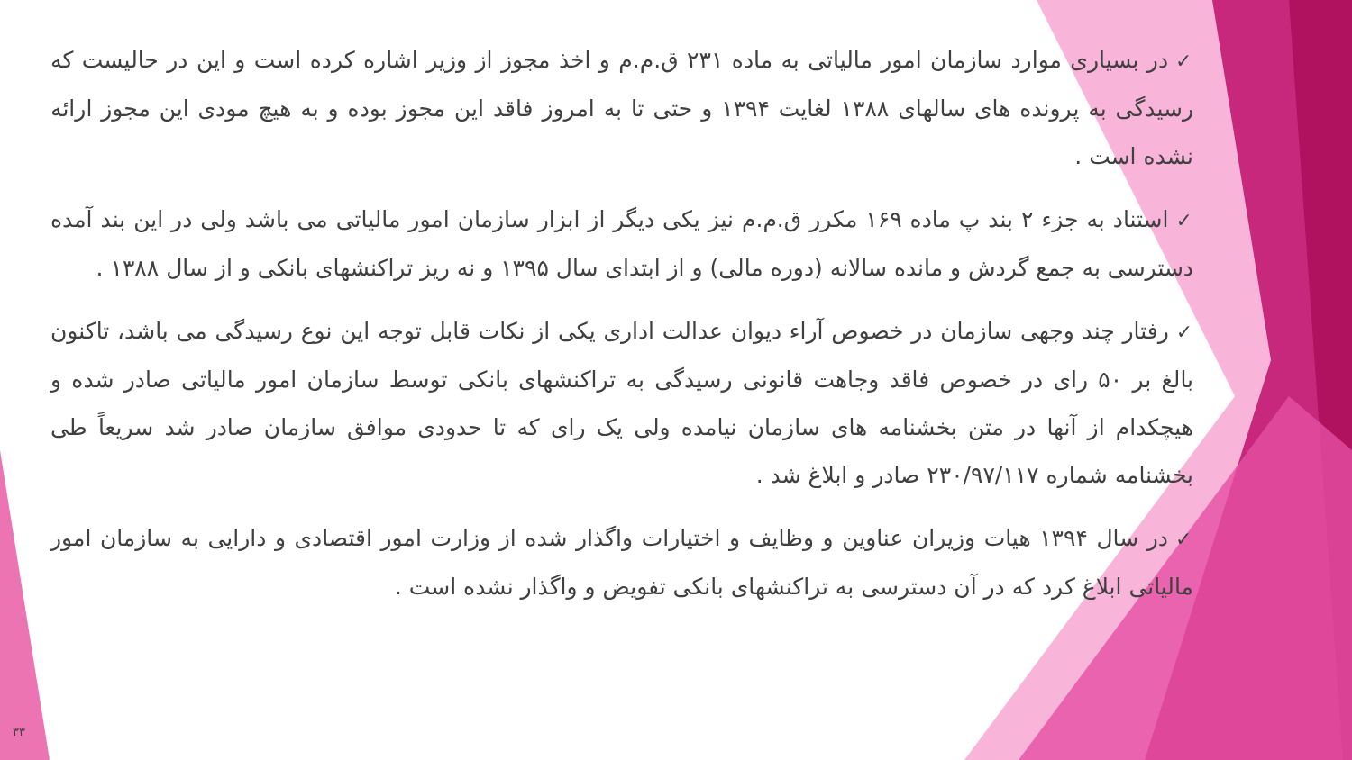✓در بسیاری موارد سازمان امور مالیاتی به ماده ۲۳۱ ق.م.م و اخذ مجوز از وزیر اشاره کرده است و این در حالیست که رسیدگی به پرونده های سالهای ۱۳۸۸ لغایت ۱۳۹۴ و حتی تا به امروز فاقد این مجوز بوده و به هیچ مودی این مجوز ارائه نشده است .
✓استناد به جزء ۲ بند پ ماده ۱۶۹ مکرر ق.م.م نیز یکی دیگر از ابزار سازمان امور مالیاتی می باشد ولی در این بند آمده دسترسی به جمع گردش و مانده سالانه (دوره مالی) و از ابتدای سال ۱۳۹۵ و نه ریز تراکنشهای بانکی و از سال ۱۳۸۸ .
✓رفتار چند وجهی سازمان در خصوص آراء دیوان عدالت اداری یکی از نکات قابل توجه این نوع رسیدگی می باشد، تاکنون بالغ بر ۵۰ رای در خصوص فاقد وجاهت قانونی رسیدگی به تراکنشهای بانکی توسط سازمان امور مالیاتی صادر شده و هیچکدام از آنها در متن بخشنامه های سازمان نیامده ولی یک رای که تا حدودی موافق سازمان صادر شد سریعاً طی بخشنامه شماره ۲۳۰/۹۷/۱۱۷ صادر و ابلاغ شد .
✓در سال ۱۳۹۴ هیات وزیران عناوین و وظایف و اختیارات واگذار شده از وزارت امور اقتصادی و دارایی به سازمان امور مالیاتی ابلاغ کرد که در آن دسترسی به تراکنشهای بانکی تفویض و واگذار نشده است .
۳۳